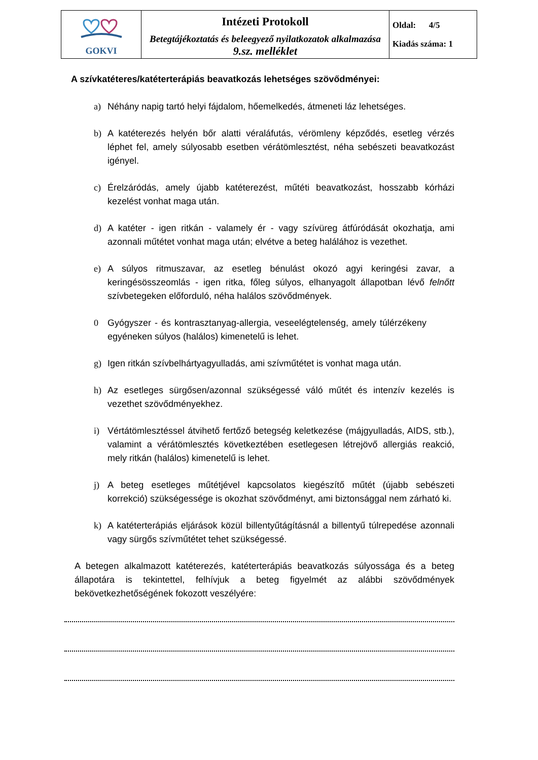| GOKVI | Intézeti Protokoll Betegtájékoztatás és beleegyező nyilatkozatok alkalmazása 9.sz. melléklet | Oldal: 4/5 Kiadás száma: 1 |
A szívkatéteres/katéterterápiás beavatkozás lehetséges szövődményei:
a) Néhány napig tartó helyi fájdalom, hőemelkedés, átmeneti láz lehetséges.
b) A katéterezés helyén bőr alatti véraláfutás, vérömleny képződés, esetleg vérzés léphet fel, amely súlyosabb esetben vérátömlesztést, néha sebészeti beavatkozást igényel.
c) Érelzáródás, amely újabb katéterezést, műtéti beavatkozást, hosszabb kórházi kezelést vonhat maga után.
d) A katéter - igen ritkán - valamely ér - vagy szívüreg átfúródását okozhatja, ami azonnali műtétet vonhat maga után; elvétve a beteg halálához is vezethet.
e) A súlyos ritmuszavar, az esetleg bénulást okozó agyi keringési zavar, a keringésösszeomlás - igen ritka, főleg súlyos, elhanyagolt állapotban lévő felnőtt szívbetegeken előforduló, néha halálos szövődmények.
0 Gyógyszer - és kontrasztanyag-allergia, veseelégtelenség, amely túlérzékeny egyéneken súlyos (halálos) kimenetelű is lehet.
g) Igen ritkán szívbelhártyagyulladás, ami szívműtétet is vonhat maga után.
h) Az esetleges sürgősen/azonnal szükségessé váló műtét és intenzív kezelés is vezethet szövődményekhez.
i) Vértátömlesztéssel átvihető fertőző betegség keletkezése (májgyulladás, AIDS, stb.), valamint a vérátömlesztés következtében esetlegesen létrejövő allergiás reakció, mely ritkán (halálos) kimenetelű is lehet.
j) A beteg esetleges műtétjével kapcsolatos kiegészítő műtét (újabb sebészeti korrekció) szükségessége is okozhat szövődményt, ami biztonsággal nem zárható ki.
k) A katéterterápiás eljárások közül billentyűtágításnál a billentyű túlrepedése azonnali vagy sürgős szívműtétet tehet szükségessé.
A betegen alkalmazott katéterezés, katéterterápiás beavatkozás súlyossága és a beteg állapotára is tekintettel, felhívjuk a beteg figyelmét az alábbi szövődmények bekövetkezhetőségének fokozott veszélyére: